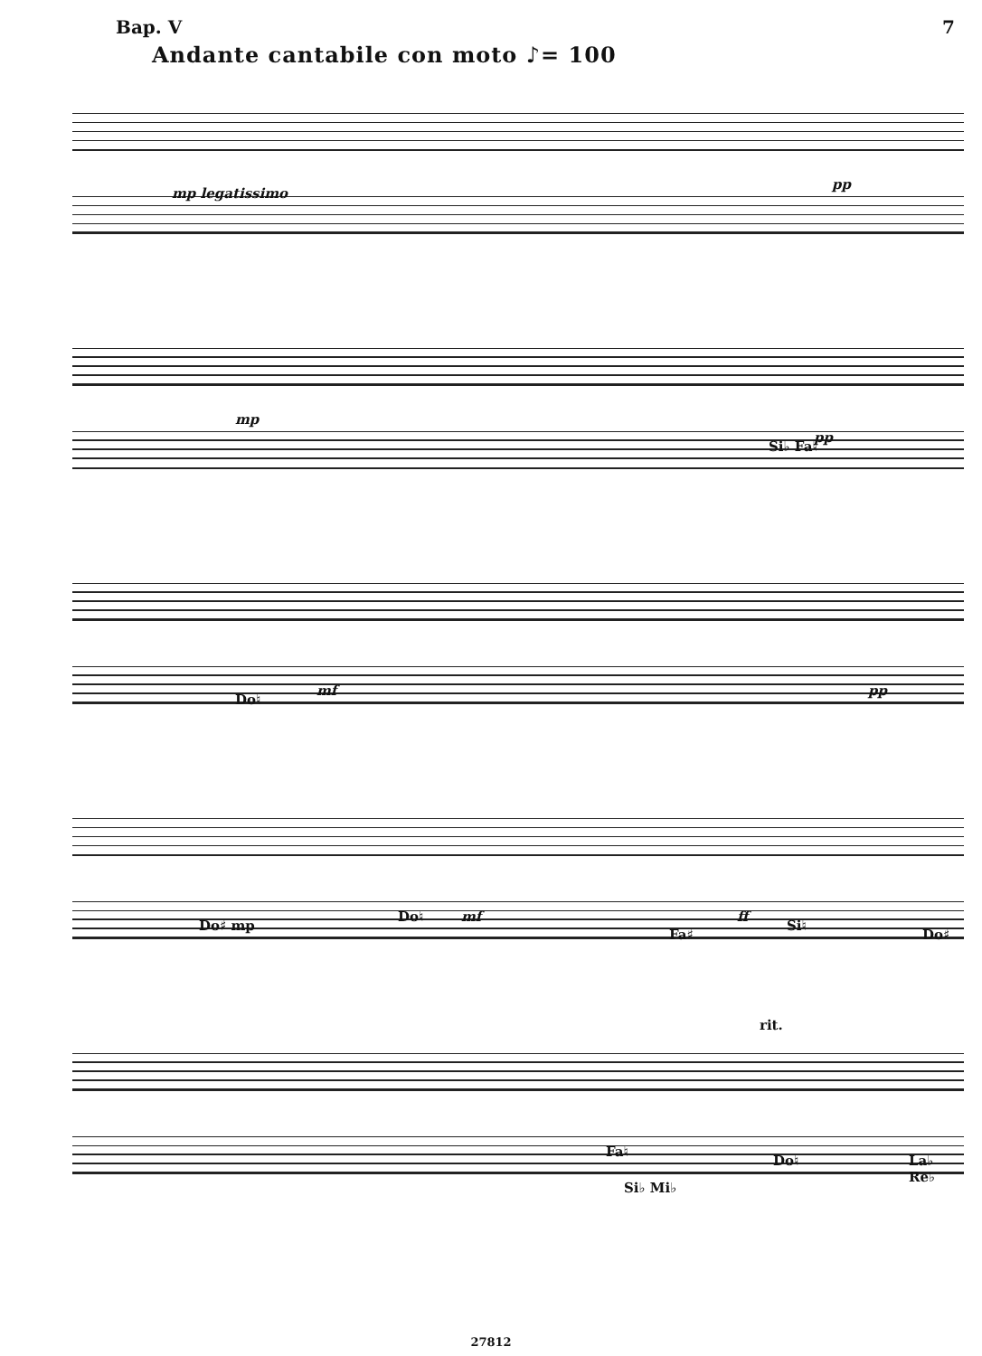Вар. V 7
Andante cantabile con moto ♪= 100
mp legatissimo
pp
mp
Si♭ Fa♮
pp
Do♮
mf pp
Do♯ mp
Do♮ mf
Fa♯
ff
Si♮
Do♯
rit.
Fa♮
Si♭ Mi♭
Do♮ La♭ Re♭
27812